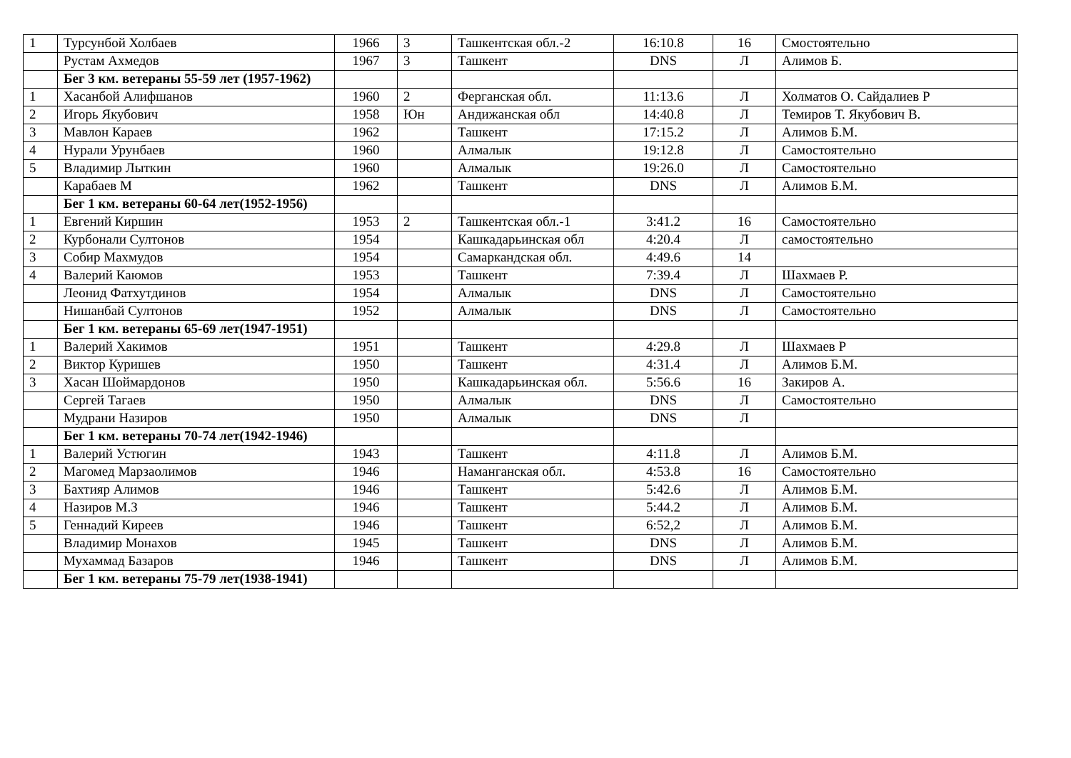| 1 | Турсунбой Холбаев | 1966 | 3 | Ташкентская обл.-2 | 16:10.8 | 16 | Смостоятельно |
| | Рустам Ахмедов | 1967 | 3 | Ташкент | DNS | Л | Алимов Б. |
| | Бег 3 км. ветераны 55-59 лет (1957-1962) | | | | | | |
| 1 | Хасанбой Алифшанов | 1960 | 2 | Ферганская обл. | 11:13.6 | Л | Холматов О. Сайдалиев Р |
| 2 | Игорь Якубович | 1958 | Юн | Андижанская обл | 14:40.8 | Л | Темиров Т. Якубович В. |
| 3 | Мавлон Караев | 1962 | | Ташкент | 17:15.2 | Л | Алимов Б.М. |
| 4 | Нурали Урунбаев | 1960 | | Алмалык | 19:12.8 | Л | Самостоятельно |
| 5 | Владимир Лыткин | 1960 | | Алмалык | 19:26.0 | Л | Самостоятельно |
| | Карабаев М | 1962 | | Ташкент | DNS | Л | Алимов Б.М. |
| | Бег 1 км. ветераны 60-64 лет(1952-1956) | | | | | | |
| 1 | Евгений Киршин | 1953 | 2 | Ташкентская обл.-1 | 3:41.2 | 16 | Самостоятельно |
| 2 | Курбонали Султонов | 1954 | | Кашкадарьинская обл | 4:20.4 | Л | самостоятельно |
| 3 | Собир Махмудов | 1954 | | Самаркандская обл. | 4:49.6 | 14 | |
| 4 | Валерий Каюмов | 1953 | | Ташкент | 7:39.4 | Л | Шахмаев Р. |
| | Леонид Фатхутдинов | 1954 | | Алмалык | DNS | Л | Самостоятельно |
| | Нишанбай Султонов | 1952 | | Алмалык | DNS | Л | Самостоятельно |
| | Бег 1 км. ветераны 65-69 лет(1947-1951) | | | | | | |
| 1 | Валерий Хакимов | 1951 | | Ташкент | 4:29.8 | Л | Шахмаев Р |
| 2 | Виктор Куришев | 1950 | | Ташкент | 4:31.4 | Л | Алимов Б.М. |
| 3 | Хасан Шоймардонов | 1950 | | Кашкадарьинская обл. | 5:56.6 | 16 | Закиров А. |
| | Сергей Тагаев | 1950 | | Алмалык | DNS | Л | Самостоятельно |
| | Мудрани Назиров | 1950 | | Алмалык | DNS | Л | |
| | Бег 1 км. ветераны 70-74 лет(1942-1946) | | | | | | |
| 1 | Валерий Устюгин | 1943 | | Ташкент | 4:11.8 | Л | Алимов Б.М. |
| 2 | Магомед Марзаолимов | 1946 | | Наманганская обл. | 4:53.8 | 16 | Самостоятельно |
| 3 | Бахтияр Алимов | 1946 | | Ташкент | 5:42.6 | Л | Алимов Б.М. |
| 4 | Назиров М.З | 1946 | | Ташкент | 5:44.2 | Л | Алимов Б.М. |
| 5 | Геннадий Киреев | 1946 | | Ташкент | 6:52,2 | Л | Алимов Б.М. |
| | Владимир Монахов | 1945 | | Ташкент | DNS | Л | Алимов Б.М. |
| | Мухаммад Базаров | 1946 | | Ташкент | DNS | Л | Алимов Б.М. |
| | Бег 1 км. ветераны 75-79 лет(1938-1941) | | | | | | |